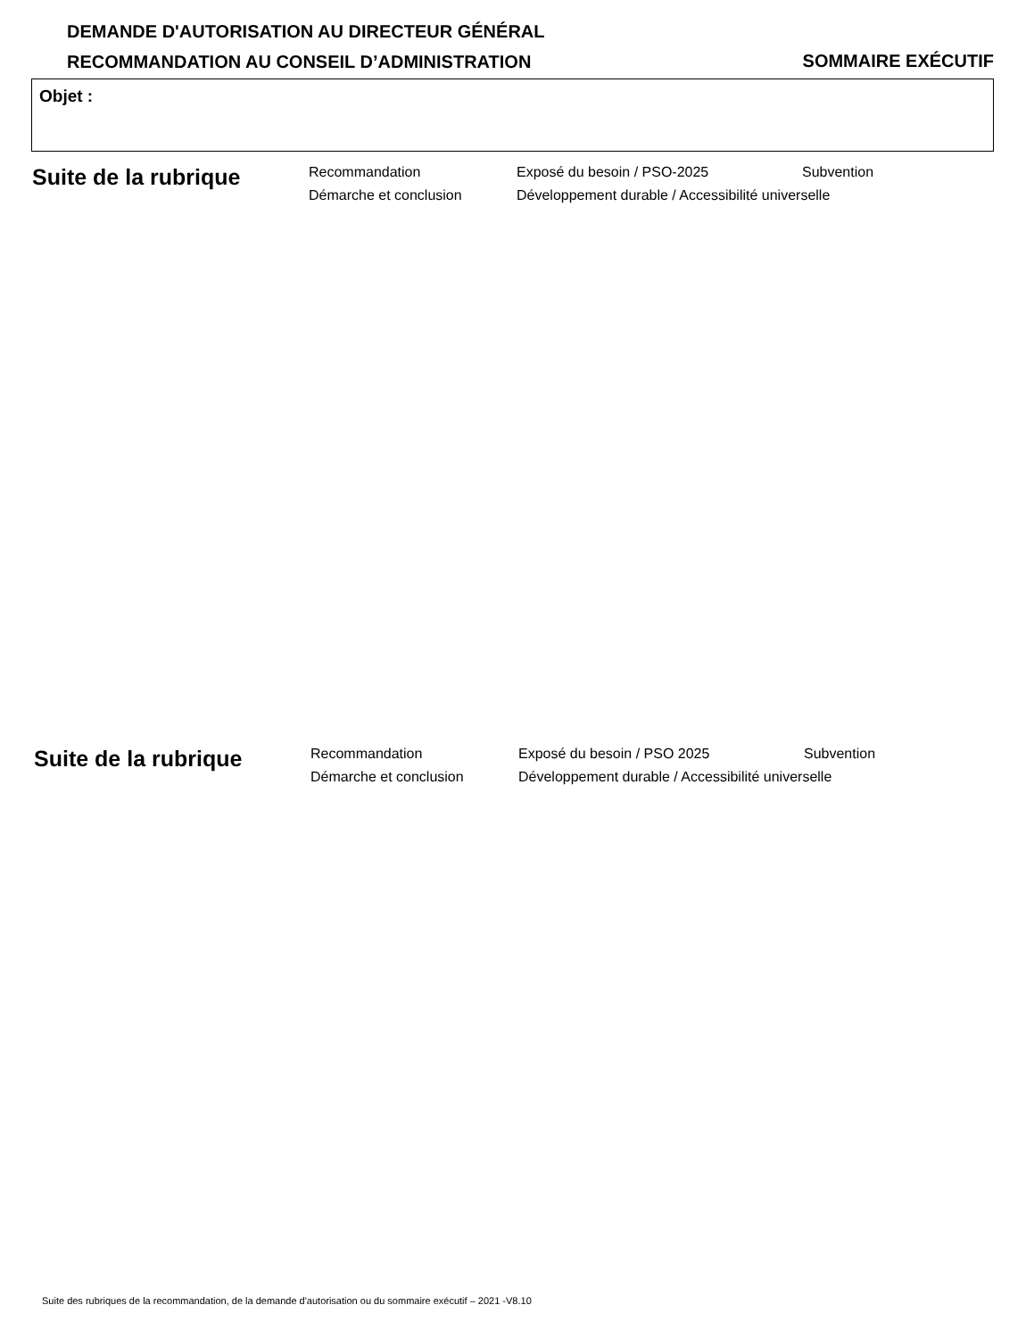DEMANDE D'AUTORISATION AU DIRECTEUR GÉNÉRAL
RECOMMANDATION AU CONSEIL D’ADMINISTRATION
SOMMAIRE EXÉCUTIF
Objet :
Suite de la rubrique
Recommandation
Exposé du besoin / PSO-2025
Subvention
Démarche et conclusion
Développement durable / Accessibilité universelle
Suite de la rubrique
Recommandation
Exposé du besoin / PSO 2025
Subvention
Démarche et conclusion
Développement durable / Accessibilité universelle
Suite des rubriques de la recommandation, de la demande d'autorisation ou du sommaire exécutif – 2021 -V8.10